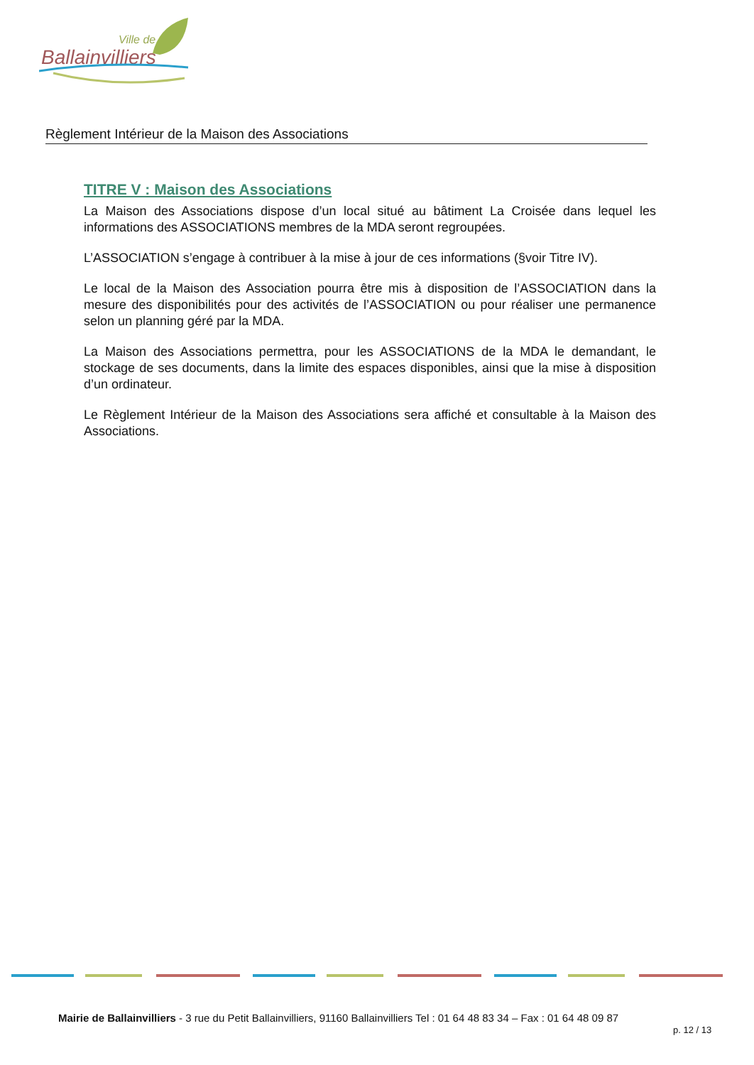Ville de
Ballainvilliers
Règlement Intérieur de la Maison des Associations
TITRE V : Maison des Associations
La Maison des Associations dispose d’un local situé au bâtiment La Croisée dans lequel les informations des ASSOCIATIONS membres de la MDA seront regroupées.
L’ASSOCIATION s’engage à contribuer à la mise à jour de ces informations (§voir Titre IV).
Le local de la Maison des Association pourra être mis à disposition de l’ASSOCIATION dans la mesure des disponibilités pour des activités de l’ASSOCIATION ou pour réaliser une permanence selon un planning géré par la MDA.
La Maison des Associations permettra, pour les ASSOCIATIONS de la MDA le demandant, le stockage de ses documents, dans la limite des espaces disponibles, ainsi que la mise à disposition d’un ordinateur.
Le Règlement Intérieur de la Maison des Associations sera affiché et consultable à la Maison des Associations.
Mairie de Ballainvilliers - 3 rue du Petit Ballainvilliers, 91160 Ballainvilliers Tel : 01 64 48 83 34 – Fax : 01 64 48 09 87
p. 12 / 13